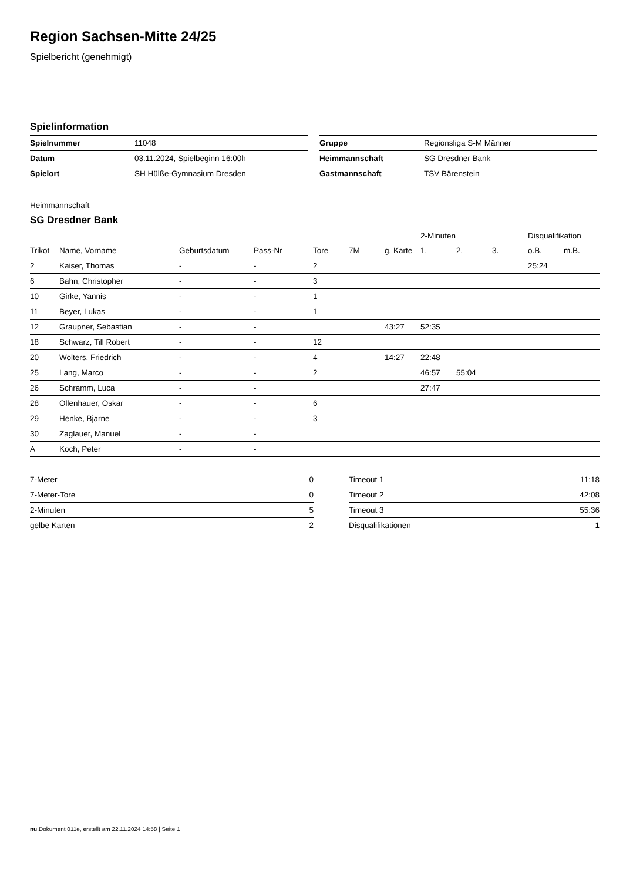Region Sachsen-Mitte 24/25
Spielbericht (genehmigt)
Spielinformation
| Spielnummer | 11048 |
| Datum | 03.11.2024, Spielbeginn 16:00h |
| Spielort | SH Hülße-Gymnasium Dresden |
| Gruppe | Regionsliga S-M Männer |
| Heimmannschaft | SG Dresdner Bank |
| Gastmannschaft | TSV Bärenstein |
Heimmannschaft
SG Dresdner Bank
| | | | | | | | 2-Minuten | | | Disqualifikation | |
| --- | --- | --- | --- | --- | --- | --- | --- | --- | --- | --- | --- |
| Trikot | Name, Vorname | Geburtsdatum | Pass-Nr | Tore | 7M | g. Karte | 1. | 2. | 3. | o.B. | m.B. |
| 2 | Kaiser, Thomas | - | - | 2 | | | | | | 25:24 | |
| 6 | Bahn, Christopher | - | - | 3 | | | | | | | |
| 10 | Girke, Yannis | - | - | 1 | | | | | | | |
| 11 | Beyer, Lukas | - | - | 1 | | | | | | | |
| 12 | Graupner, Sebastian | - | - | | | 43:27 | 52:35 | | | | |
| 18 | Schwarz, Till Robert | - | - | 12 | | | | | | | |
| 20 | Wolters, Friedrich | - | - | 4 | | 14:27 | 22:48 | | | | |
| 25 | Lang, Marco | - | - | 2 | | | 46:57 | 55:04 | | | |
| 26 | Schramm, Luca | - | - | | | | 27:47 | | | | |
| 28 | Ollenhauer, Oskar | - | - | 6 | | | | | | | |
| 29 | Henke, Bjarne | - | - | 3 | | | | | | | |
| 30 | Zaglauer, Manuel | - | - | | | | | | | | |
| A | Koch, Peter | - | - | | | | | | | | |
| 7-Meter | 0 |
| 7-Meter-Tore | 0 |
| 2-Minuten | 5 |
| gelbe Karten | 2 |
| Timeout 1 | 11:18 |
| Timeout 2 | 42:08 |
| Timeout 3 | 55:36 |
| Disqualifikationen | 1 |
nu.Dokument 011e, erstellt am 22.11.2024 14:58 | Seite 1